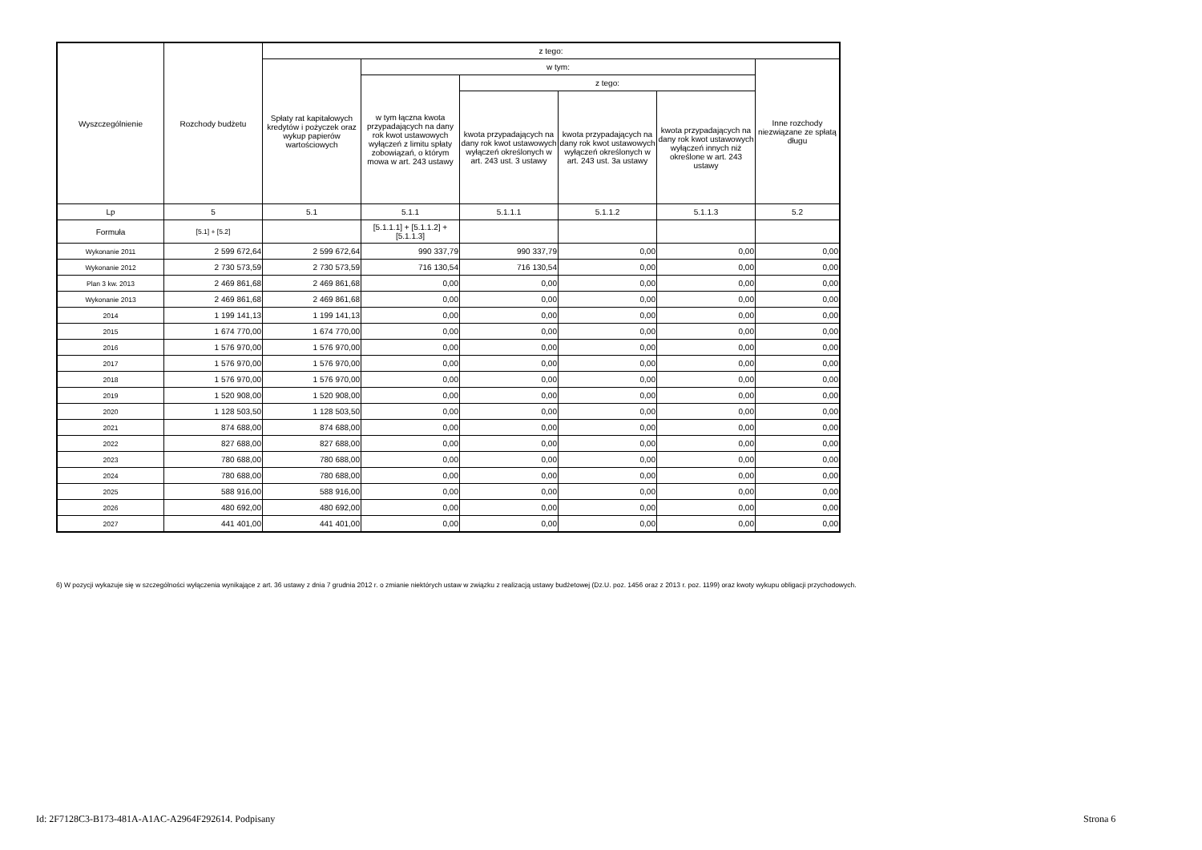| Wyszczególnienie | Rozchody budżetu | z tego: | | | | | |
| --- | --- | --- | --- | --- | --- | --- | --- |
| | | Spłaty rat kapitałowych kredytów i pożyczek oraz wykup papierów wartościowych | w tym: | | | | Inne rozchody niezwiązane ze spłatą długu |
| | | | w tym łączna kwota przypadających na dany rok kwot ustawowych wyłączeń z limitu spłaty zobowiązań, o którym mowa w art. 243 ustawy | z tego: | | | |
| | | | | kwota przypadających na dany rok kwot ustawowych wyłączeń określonych w art. 243 ust. 3 ustawy | kwota przypadających na dany rok kwot ustawowych wyłączeń określonych w art. 243 ust. 3a ustawy | kwota przypadających na dany rok kwot ustawowych wyłączeń innych niż określone w art. 243 ustawy | |
| Lp | 5 | 5.1 | 5.1.1 | 5.1.1.1 | 5.1.1.2 | 5.1.1.3 | 5.2 |
| Formuła | [5.1] + [5.2] | | [5.1.1.1] + [5.1.1.2] + [5.1.1.3] | | | | |
| Wykonanie 2011 | 2 599 672,64 | 2 599 672,64 | 990 337,79 | 990 337,79 | 0,00 | 0,00 | 0,00 |
| Wykonanie 2012 | 2 730 573,59 | 2 730 573,59 | 716 130,54 | 716 130,54 | 0,00 | 0,00 | 0,00 |
| Plan 3 kw. 2013 | 2 469 861,68 | 2 469 861,68 | 0,00 | 0,00 | 0,00 | 0,00 | 0,00 |
| Wykonanie 2013 | 2 469 861,68 | 2 469 861,68 | 0,00 | 0,00 | 0,00 | 0,00 | 0,00 |
| 2014 | 1 199 141,13 | 1 199 141,13 | 0,00 | 0,00 | 0,00 | 0,00 | 0,00 |
| 2015 | 1 674 770,00 | 1 674 770,00 | 0,00 | 0,00 | 0,00 | 0,00 | 0,00 |
| 2016 | 1 576 970,00 | 1 576 970,00 | 0,00 | 0,00 | 0,00 | 0,00 | 0,00 |
| 2017 | 1 576 970,00 | 1 576 970,00 | 0,00 | 0,00 | 0,00 | 0,00 | 0,00 |
| 2018 | 1 576 970,00 | 1 576 970,00 | 0,00 | 0,00 | 0,00 | 0,00 | 0,00 |
| 2019 | 1 520 908,00 | 1 520 908,00 | 0,00 | 0,00 | 0,00 | 0,00 | 0,00 |
| 2020 | 1 128 503,50 | 1 128 503,50 | 0,00 | 0,00 | 0,00 | 0,00 | 0,00 |
| 2021 | 874 688,00 | 874 688,00 | 0,00 | 0,00 | 0,00 | 0,00 | 0,00 |
| 2022 | 827 688,00 | 827 688,00 | 0,00 | 0,00 | 0,00 | 0,00 | 0,00 |
| 2023 | 780 688,00 | 780 688,00 | 0,00 | 0,00 | 0,00 | 0,00 | 0,00 |
| 2024 | 780 688,00 | 780 688,00 | 0,00 | 0,00 | 0,00 | 0,00 | 0,00 |
| 2025 | 588 916,00 | 588 916,00 | 0,00 | 0,00 | 0,00 | 0,00 | 0,00 |
| 2026 | 480 692,00 | 480 692,00 | 0,00 | 0,00 | 0,00 | 0,00 | 0,00 |
| 2027 | 441 401,00 | 441 401,00 | 0,00 | 0,00 | 0,00 | 0,00 | 0,00 |
6) W pozycji wykazuje się w szczególności wyłączenia wynikające z art. 36 ustawy z dnia 7 grudnia 2012 r. o zmianie niektórych ustaw w związku z realizacją ustawy budżetowej (Dz.U. poz. 1456 oraz z 2013 r. poz. 1199) oraz kwoty wykupu obligacji przychodowych.
Id: 2F7128C3-B173-481A-A1AC-A2964F292614. Podpisany
Strona 6